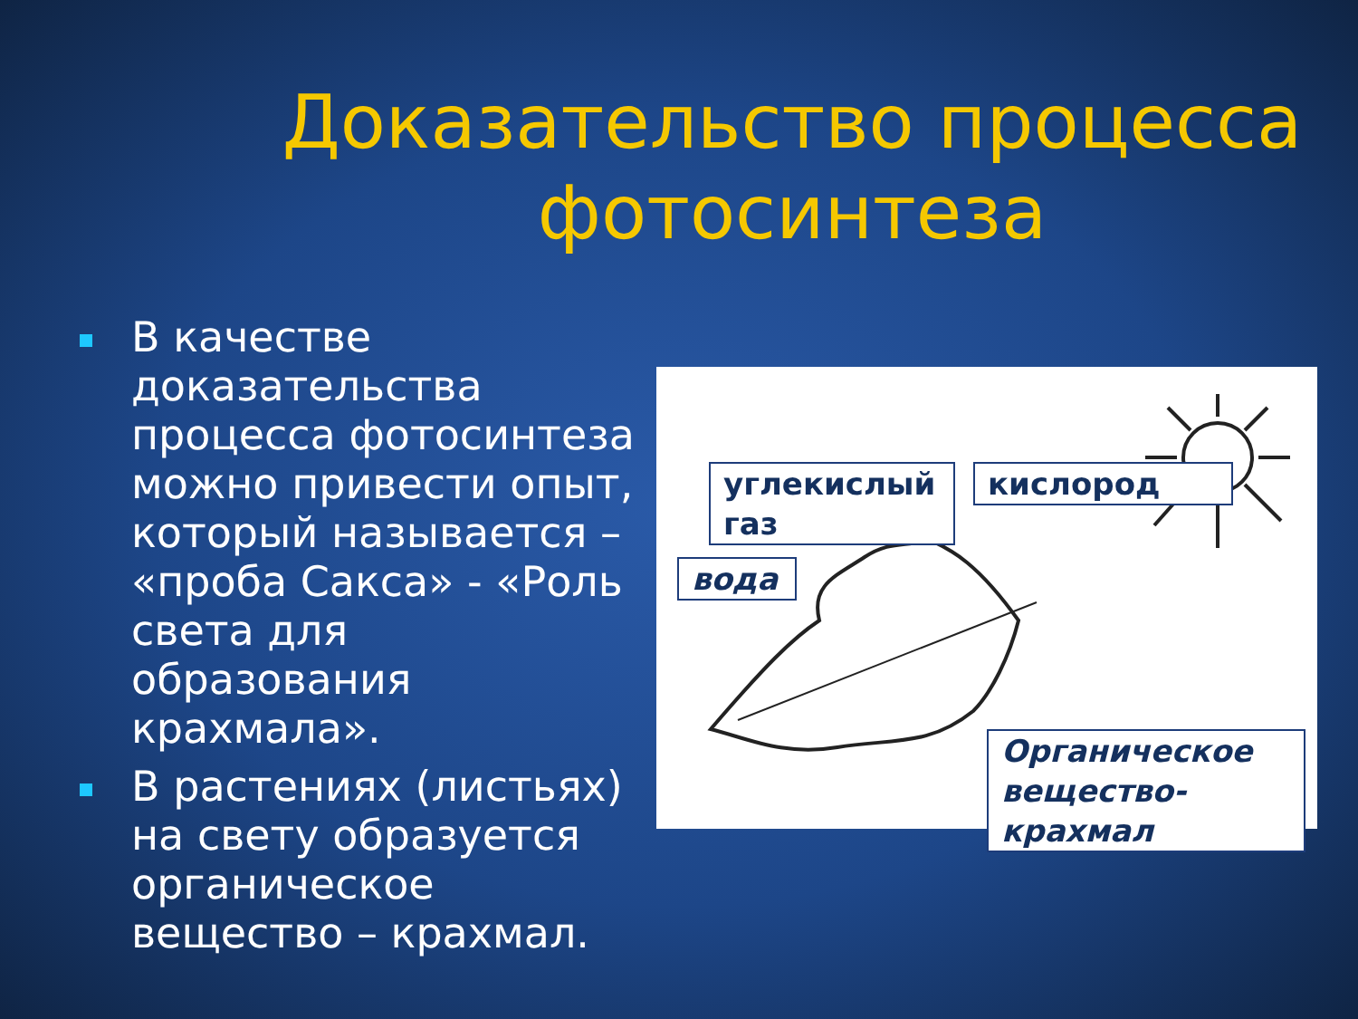Доказательство процесса
фотосинтеза
В качестве доказательства процесса фотосинтеза можно привести опыт, который называется – «проба Сакса» - «Роль света для образования крахмала».
В растениях (листьях) на свету образуется органическое вещество – крахмал.
углекислый газ
кислород
вода
Органическое вещество-крахмал